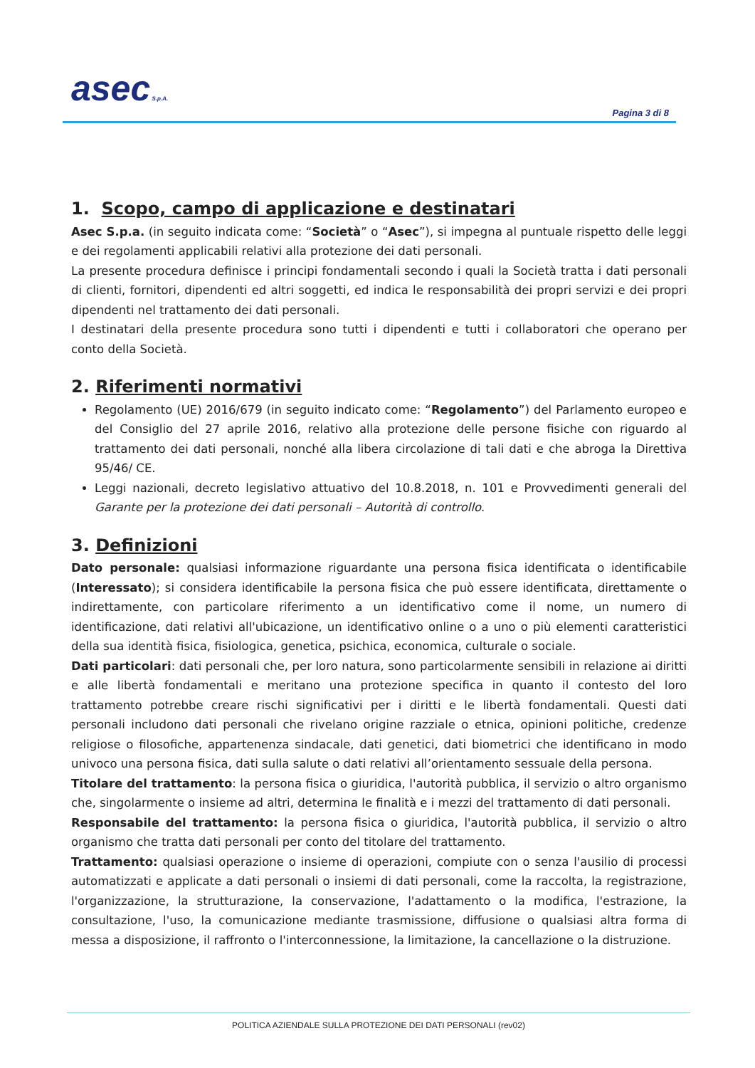asec S.p.A.
Pagina 3 di 8
1. Scopo, campo di applicazione e destinatari
Asec S.p.a. (in seguito indicata come: “Società” o “Asec”), si impegna al puntuale rispetto delle leggi e dei regolamenti applicabili relativi alla protezione dei dati personali.
La presente procedura definisce i principi fondamentali secondo i quali la Società tratta i dati personali di clienti, fornitori, dipendenti ed altri soggetti, ed indica le responsabilità dei propri servizi e dei propri dipendenti nel trattamento dei dati personali.
I destinatari della presente procedura sono tutti i dipendenti e tutti i collaboratori che operano per conto della Società.
2. Riferimenti normativi
Regolamento (UE) 2016/679 (in seguito indicato come: “Regolamento”) del Parlamento europeo e del Consiglio del 27 aprile 2016, relativo alla protezione delle persone fisiche con riguardo al trattamento dei dati personali, nonché alla libera circolazione di tali dati e che abroga la Direttiva 95/46/ CE.
Leggi nazionali, decreto legislativo attuativo del 10.8.2018, n. 101 e Provvedimenti generali del Garante per la protezione dei dati personali – Autorità di controllo.
3. Definizioni
Dato personale: qualsiasi informazione riguardante una persona fisica identificata o identificabile (Interessato); si considera identificabile la persona fisica che può essere identificata, direttamente o indirettamente, con particolare riferimento a un identificativo come il nome, un numero di identificazione, dati relativi all'ubicazione, un identificativo online o a uno o più elementi caratteristici della sua identità fisica, fisiologica, genetica, psichica, economica, culturale o sociale.
Dati particolari: dati personali che, per loro natura, sono particolarmente sensibili in relazione ai diritti e alle libertà fondamentali e meritano una protezione specifica in quanto il contesto del loro trattamento potrebbe creare rischi significativi per i diritti e le libertà fondamentali. Questi dati personali includono dati personali che rivelano origine razziale o etnica, opinioni politiche, credenze religiose o filosofiche, appartenenza sindacale, dati genetici, dati biometrici che identificano in modo univoco una persona fisica, dati sulla salute o dati relativi all’orientamento sessuale della persona.
Titolare del trattamento: la persona fisica o giuridica, l'autorità pubblica, il servizio o altro organismo che, singolarmente o insieme ad altri, determina le finalità e i mezzi del trattamento di dati personali.
Responsabile del trattamento: la persona fisica o giuridica, l'autorità pubblica, il servizio o altro organismo che tratta dati personali per conto del titolare del trattamento.
Trattamento: qualsiasi operazione o insieme di operazioni, compiute con o senza l'ausilio di processi automatizzati e applicate a dati personali o insiemi di dati personali, come la raccolta, la registrazione, l'organizzazione, la strutturazione, la conservazione, l'adattamento o la modifica, l'estrazione, la consultazione, l'uso, la comunicazione mediante trasmissione, diffusione o qualsiasi altra forma di messa a disposizione, il raffronto o l'interconnessione, la limitazione, la cancellazione o la distruzione.
POLITICA AZIENDALE SULLA PROTEZIONE DEI DATI PERSONALI (rev02)